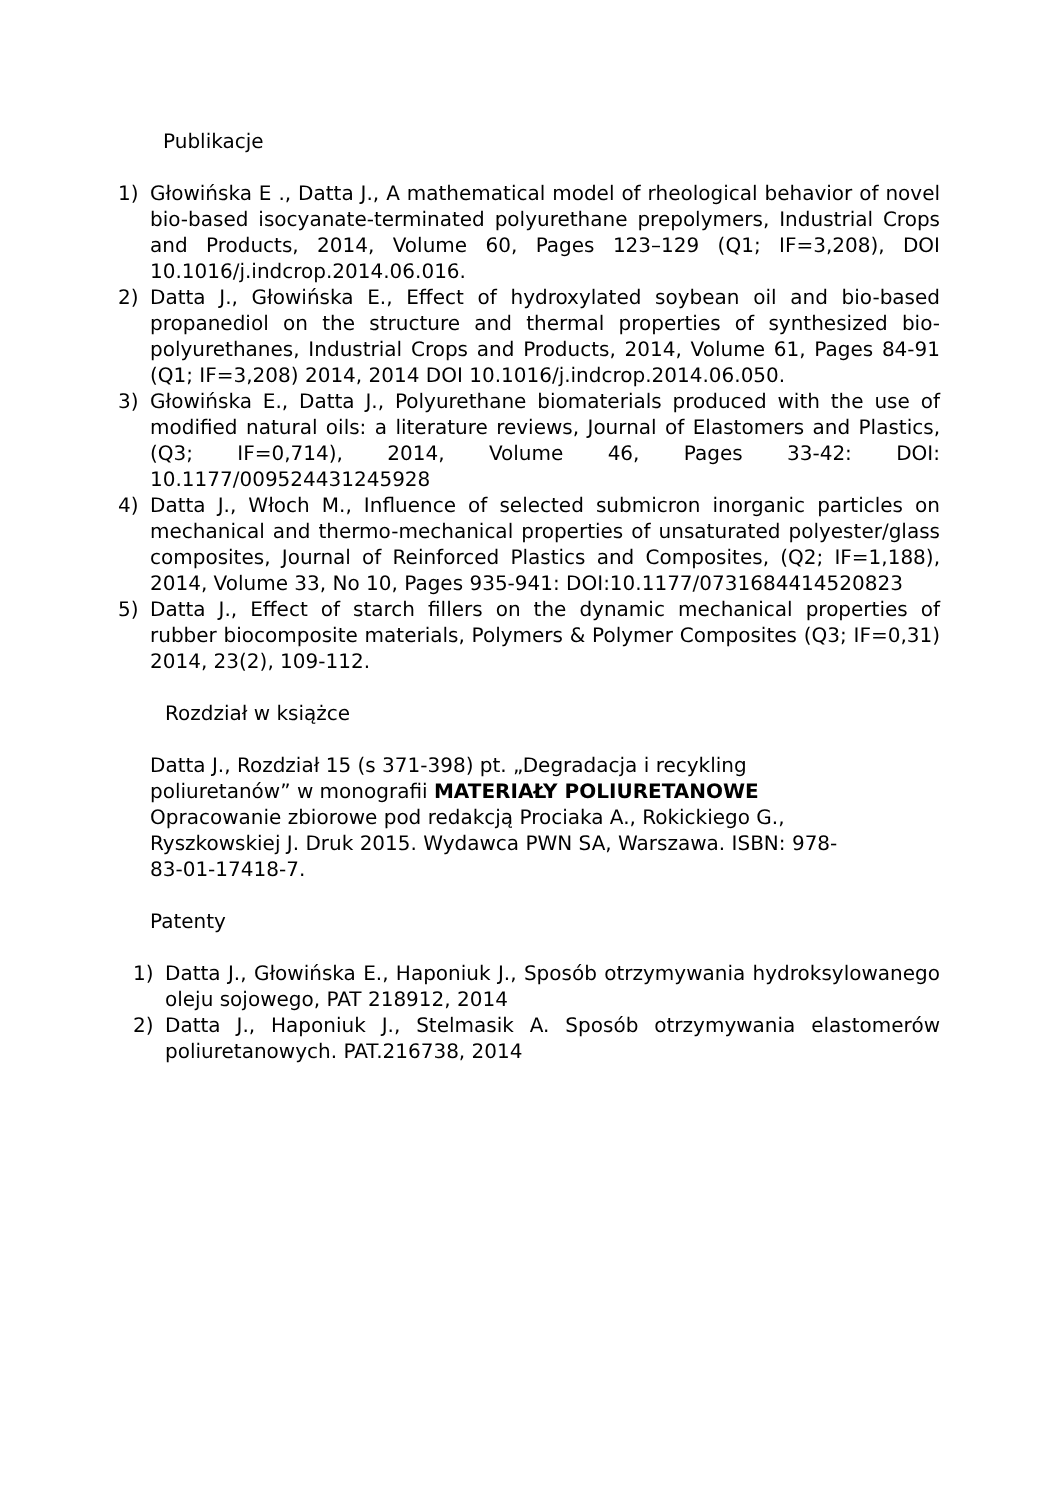Publikacje
1) Głowińska E ., Datta J., A mathematical model of rheological behavior of novel bio-based isocyanate-terminated polyurethane prepolymers, Industrial Crops and Products, 2014, Volume 60, Pages 123–129 (Q1; IF=3,208), DOI 10.1016/j.indcrop.2014.06.016.
2) Datta J., Głowińska E., Effect of hydroxylated soybean oil and bio-based propanediol on the structure and thermal properties of synthesized bio-polyurethanes, Industrial Crops and Products, 2014, Volume 61, Pages 84-91 (Q1; IF=3,208) 2014, 2014 DOI 10.1016/j.indcrop.2014.06.050.
3) Głowińska E., Datta J., Polyurethane biomaterials produced with the use of modified natural oils: a literature reviews, Journal of Elastomers and Plastics, (Q3; IF=0,714), 2014, Volume 46, Pages 33-42: DOI: 10.1177/009524431245928
4) Datta J., Włoch M., Influence of selected submicron inorganic particles on mechanical and thermo-mechanical properties of unsaturated polyester/glass composites, Journal of Reinforced Plastics and Composites, (Q2; IF=1,188), 2014, Volume 33, No 10, Pages 935-941: DOI:10.1177/0731684414520823
5) Datta J., Effect of starch fillers on the dynamic mechanical properties of rubber biocomposite materials, Polymers & Polymer Composites (Q3; IF=0,31) 2014, 23(2), 109-112.
Rozdział w książce
Datta J., Rozdział 15 (s 371-398) pt. „Degradacja i recykling
poliuretanów” w monografii MATERIAŁY POLIURETANOWE
Opracowanie zbiorowe pod redakcją Prociaka A., Rokickiego G.,
Ryszkowskiej J. Druk 2015. Wydawca PWN SA, Warszawa. ISBN: 978-
83-01-17418-7.
Patenty
1) Datta J., Głowińska E., Haponiuk J., Sposób otrzymywania hydroksylowanego oleju sojowego, PAT 218912, 2014
2) Datta J., Haponiuk J., Stelmasik A. Sposób otrzymywania elastomerów poliuretanowych. PAT.216738, 2014